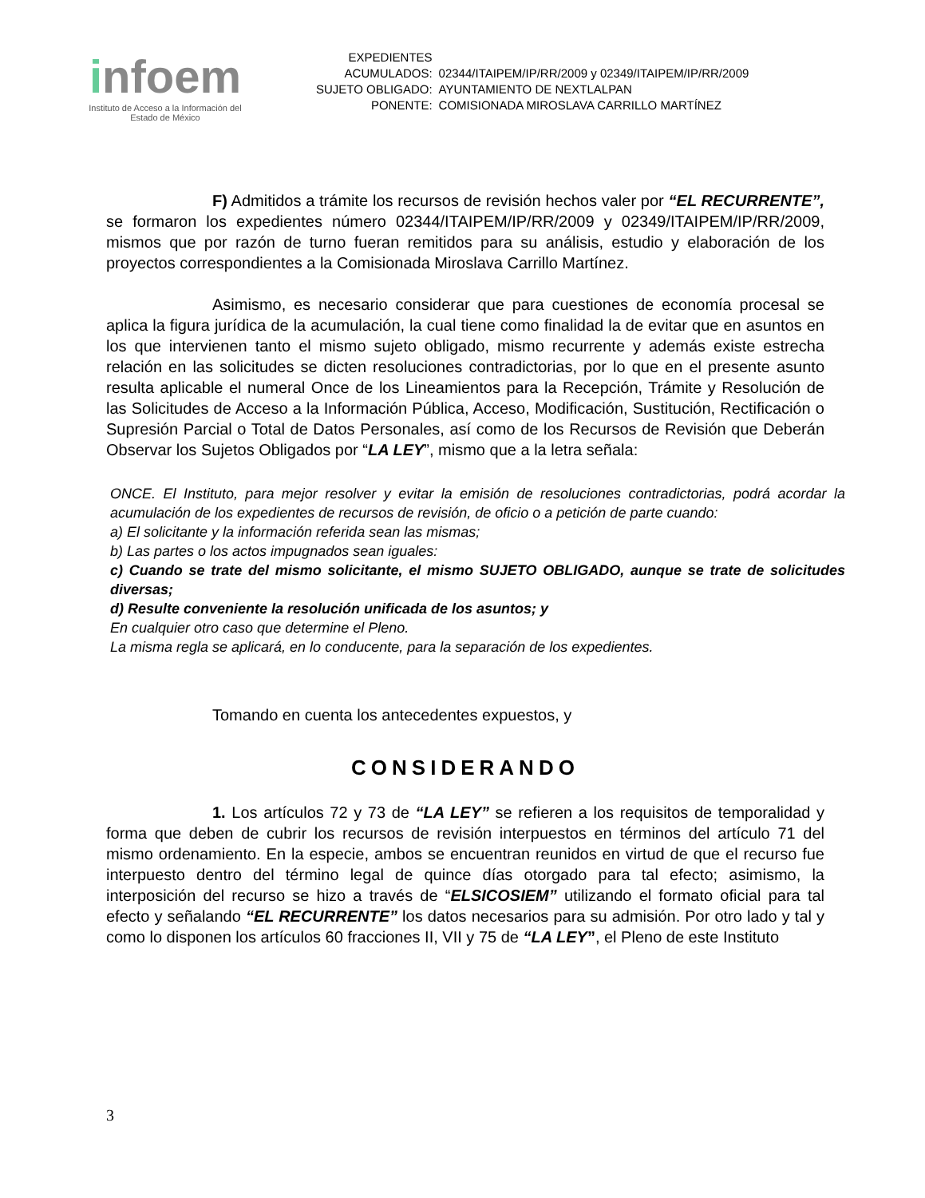infoem
Instituto de Acceso a la Información del
Estado de México
| EXPEDIENTES ACUMULADOS: | 02344/ITAIPEM/IP/RR/2009 y 02349/ITAIPEM/IP/RR/2009 |
| SUJETO OBLIGADO: | AYUNTAMIENTO DE NEXTLALPAN |
| PONENTE: | COMISIONADA MIROSLAVA CARRILLO MARTÍNEZ |
F) Admitidos a trámite los recursos de revisión hechos valer por “EL RECURRENTE”, se formaron los expedientes número 02344/ITAIPEM/IP/RR/2009 y 02349/ITAIPEM/IP/RR/2009, mismos que por razón de turno fueran remitidos para su análisis, estudio y elaboración de los proyectos correspondientes a la Comisionada Miroslava Carrillo Martínez.
Asimismo, es necesario considerar que para cuestiones de economía procesal se aplica la figura jurídica de la acumulación, la cual tiene como finalidad la de evitar que en asuntos en los que intervienen tanto el mismo sujeto obligado, mismo recurrente y además existe estrecha relación en las solicitudes se dicten resoluciones contradictorias, por lo que en el presente asunto resulta aplicable el numeral Once de los Lineamientos para la Recepción, Trámite y Resolución de las Solicitudes de Acceso a la Información Pública, Acceso, Modificación, Sustitución, Rectificación o Supresión Parcial o Total de Datos Personales, así como de los Recursos de Revisión que Deberán Observar los Sujetos Obligados por “LA LEY”, mismo que a la letra señala:
ONCE. El Instituto, para mejor resolver y evitar la emisión de resoluciones contradictorias, podrá acordar la acumulación de los expedientes de recursos de revisión, de oficio o a petición de parte cuando:
a) El solicitante y la información referida sean las mismas;
b) Las partes o los actos impugnados sean iguales:
c) Cuando se trate del mismo solicitante, el mismo SUJETO OBLIGADO, aunque se trate de solicitudes diversas;
d) Resulte conveniente la resolución unificada de los asuntos; y
En cualquier otro caso que determine el Pleno.
La misma regla se aplicará, en lo conducente, para la separación de los expedientes.
Tomando en cuenta los antecedentes expuestos, y
CONSIDERANDO
1. Los artículos 72 y 73 de “LA LEY” se refieren a los requisitos de temporalidad y forma que deben de cubrir los recursos de revisión interpuestos en términos del artículo 71 del mismo ordenamiento. En la especie, ambos se encuentran reunidos en virtud de que el recurso fue interpuesto dentro del término legal de quince días otorgado para tal efecto; asimismo, la interposición del recurso se hizo a través de “ELSICOSIEM” utilizando el formato oficial para tal efecto y señalando “EL RECURRENTE” los datos necesarios para su admisión. Por otro lado y tal y como lo disponen los artículos 60 fracciones II, VII y 75 de “LA LEY”, el Pleno de este Instituto
3